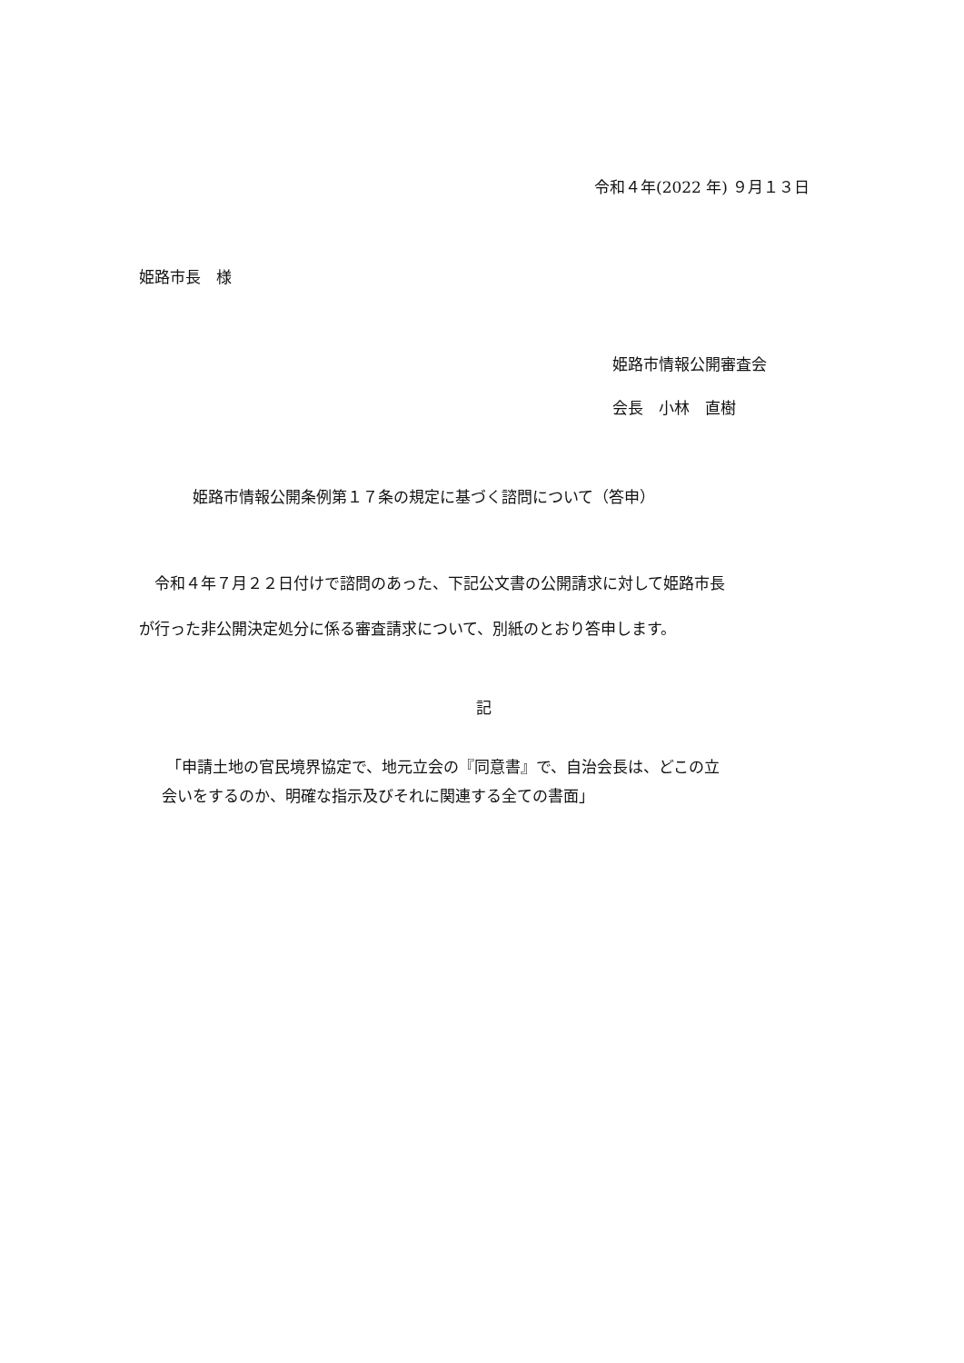令和４年(2022 年) ９月１３日
姫路市長　様
姫路市情報公開審査会
会長　小林　直樹
姫路市情報公開条例第１７条の規定に基づく諮問について（答申）
　令和４年７月２２日付けで諮問のあった、下記公文書の公開請求に対して姫路市長
が行った非公開決定処分に係る審査請求について、別紙のとおり答申します。
記
「申請土地の官民境界協定で、地元立会の『同意書』で、自治会長は、どこの立
会いをするのか、明確な指示及びそれに関連する全ての書面」